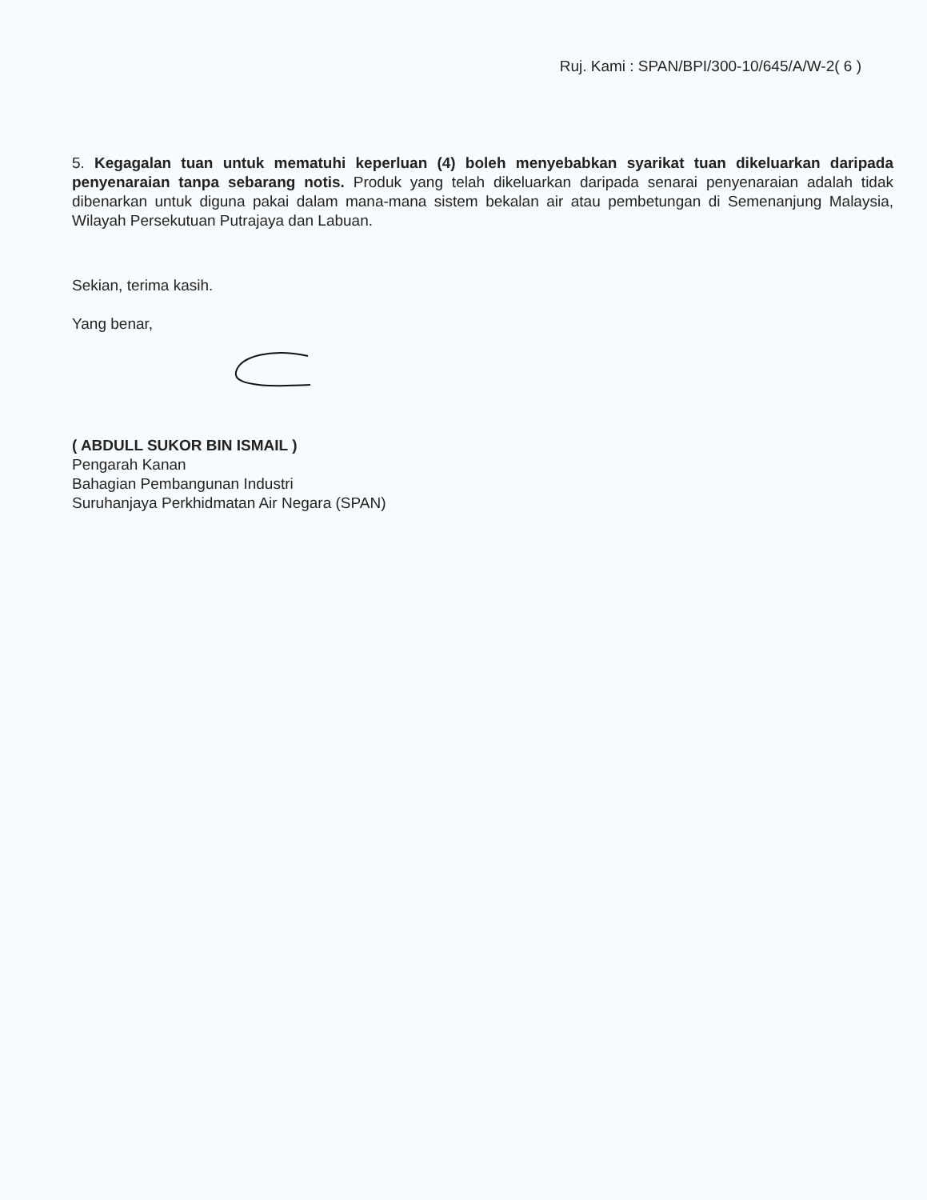Ruj. Kami : SPAN/BPI/300-10/645/A/W-2( 6 )
5. Kegagalan tuan untuk mematuhi keperluan (4) boleh menyebabkan syarikat tuan dikeluarkan daripada penyenaraian tanpa sebarang notis. Produk yang telah dikeluarkan daripada senarai penyenaraian adalah tidak dibenarkan untuk diguna pakai dalam mana-mana sistem bekalan air atau pembetungan di Semenanjung Malaysia, Wilayah Persekutuan Putrajaya dan Labuan.
Sekian, terima kasih.
Yang benar,
( ABDULL SUKOR BIN ISMAIL )
Pengarah Kanan
Bahagian Pembangunan Industri
Suruhanjaya Perkhidmatan Air Negara (SPAN)